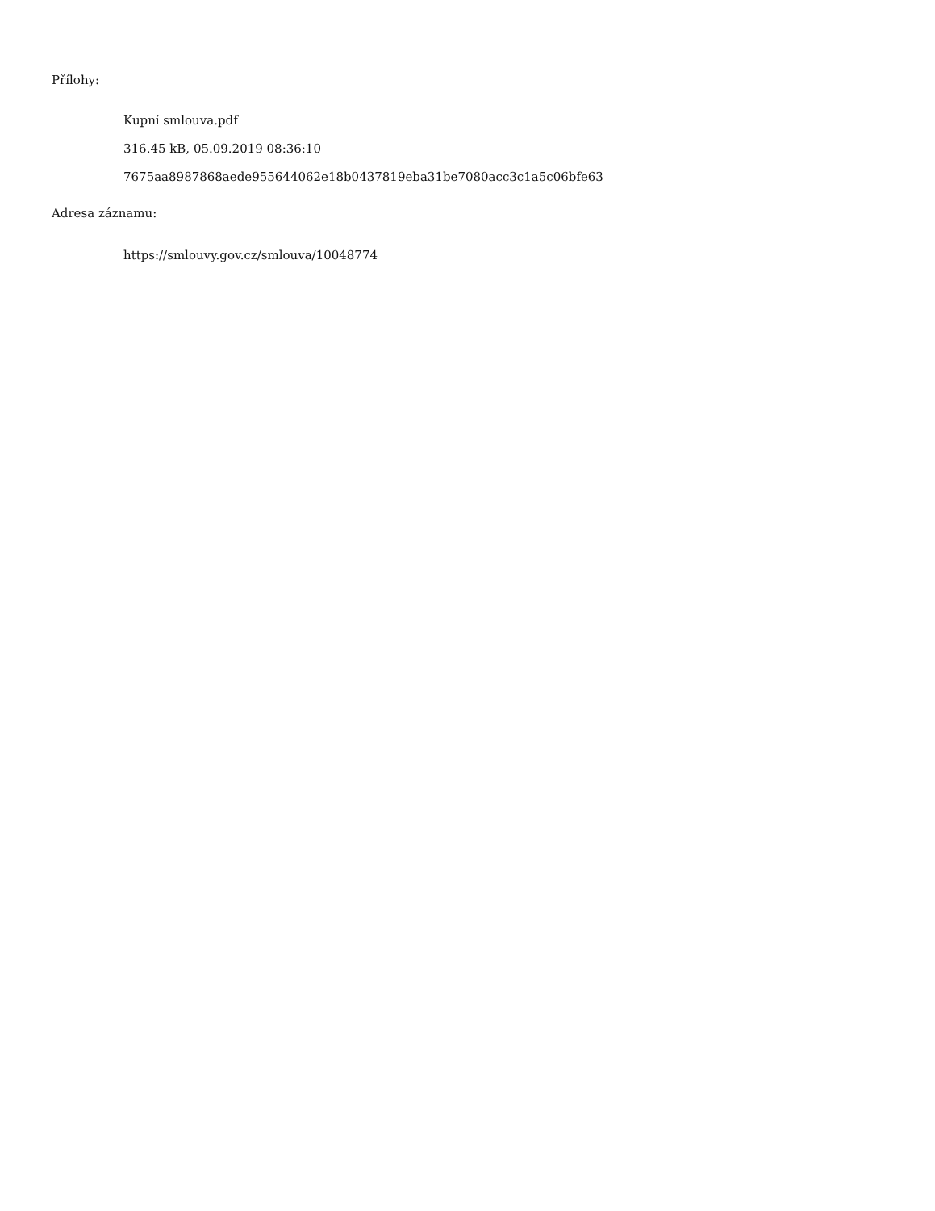Přílohy:
Kupní smlouva.pdf
316.45 kB, 05.09.2019 08:36:10
7675aa8987868aede955644062e18b0437819eba31be7080acc3c1a5c06bfe63
Adresa záznamu:
https://smlouvy.gov.cz/smlouva/10048774